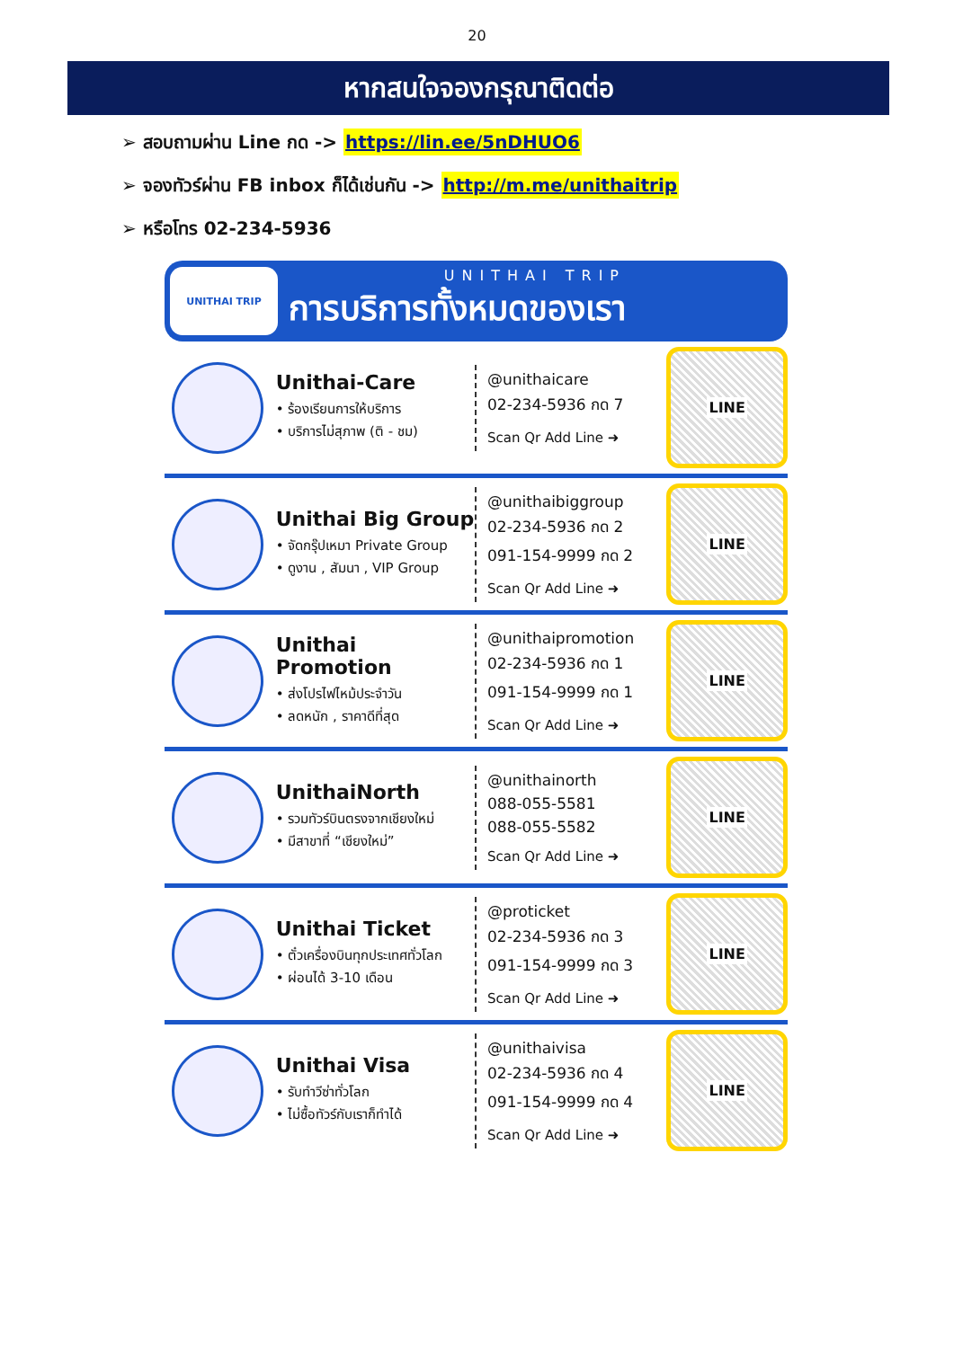20
หากสนใจจองกรุณาติดต่อ
➢ สอบถามผ่าน Line กด -> https://lin.ee/5nDHUO6
➢ จองทัวร์ผ่าน FB inbox ก็ได้เช่นกัน -> http://m.me/unithaitrip
➢ หรือโทร 02-234-5936
UNITHAI TRIP
UNITHAI TRIP
การบริการทั้งหมดของเรา
Unithai-Care
• ร้องเรียนการให้บริการ
• บริการไม่สุภาพ (ติ - ชม)
@unithaicare
02-234-5936 กด 7
Scan Qr Add Line ➜
LINE
Unithai Big Group
• จัดกรุ๊ปเหมา Private Group
• ดูงาน , สัมนา , VIP Group
@unithaibiggroup
02-234-5936 กด 2
091-154-9999 กด 2
Scan Qr Add Line ➜
LINE
Unithai Promotion
• ส่งโปรไฟไหม้ประจำวัน
• ลดหนัก , ราคาดีที่สุด
@unithaipromotion
02-234-5936 กด 1
091-154-9999 กด 1
Scan Qr Add Line ➜
LINE
UnithaiNorth
• รวมทัวร์บินตรงจากเชียงใหม่
• มีสาขาที่ “เชียงใหม่”
@unithainorth
088-055-5581
088-055-5582
Scan Qr Add Line ➜
LINE
Unithai Ticket
• ตั๋วเครื่องบินทุกประเทศทั่วโลก
• ผ่อนได้ 3-10 เดือน
@proticket
02-234-5936 กด 3
091-154-9999 กด 3
Scan Qr Add Line ➜
LINE
Unithai Visa
• รับทำวีซ่าทั่วโลก
• ไม่ซื้อทัวร์กับเราก็ทำได้
@unithaivisa
02-234-5936 กด 4
091-154-9999 กด 4
Scan Qr Add Line ➜
LINE